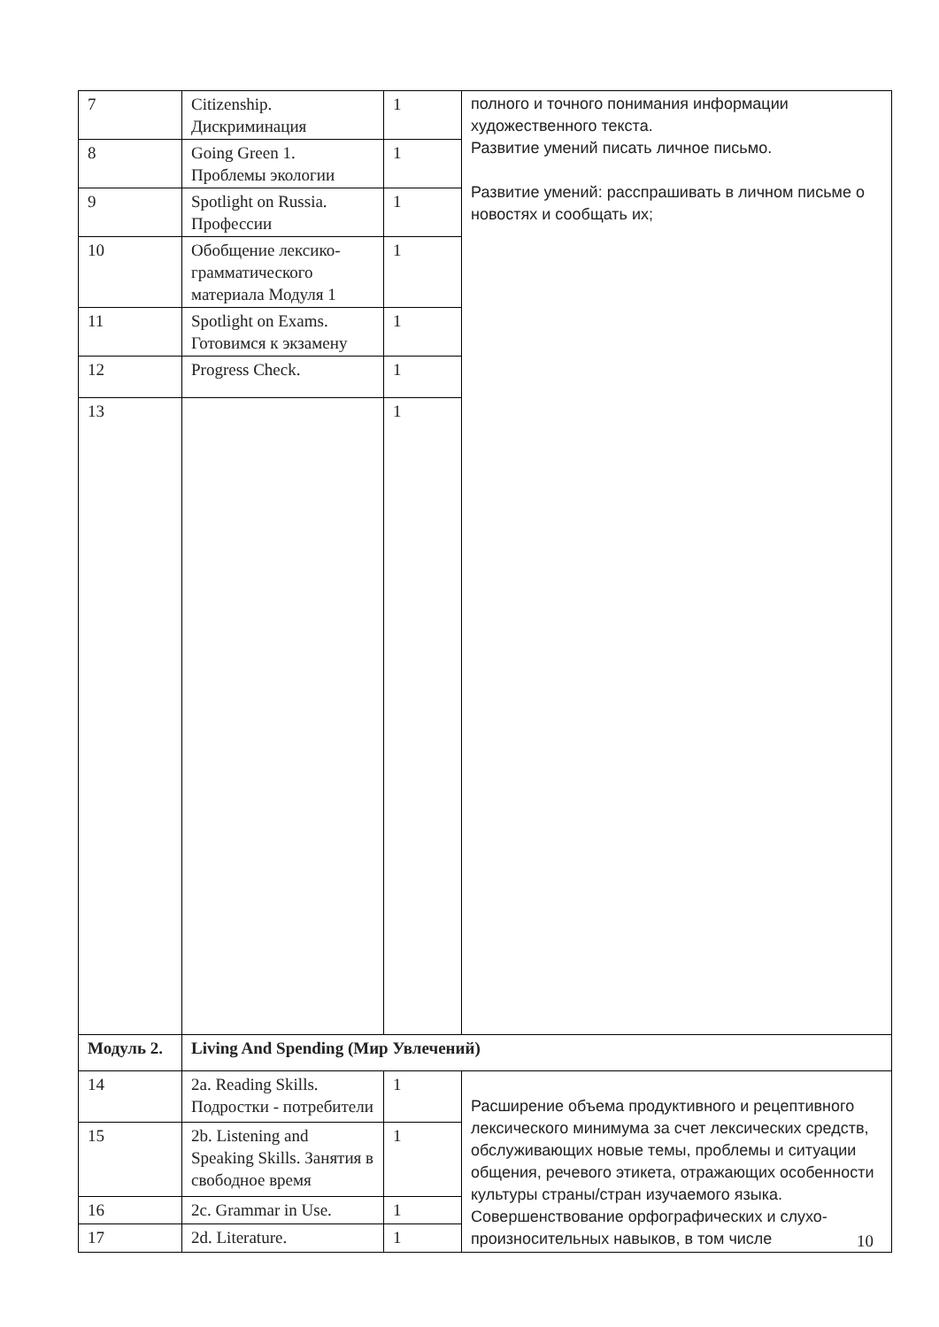| 7 | Citizenship. Дискриминация | 1 | полного и точного понимания информации художественного текста. Развитие умений писать личное письмо. Развитие умений: расспрашивать в личном письме о новостях и сообщать их; |
| 8 | Going Green 1. Проблемы экологии | 1 | |
| 9 | Spotlight on Russia. Профессии | 1 | |
| 10 | Обобщение лексико-грамматического материала Модуля 1 | 1 | |
| 11 | Spotlight on Exams. Готовимся к экзамену | 1 | |
| 12 | Progress Check. | 1 | |
| 13 | | 1 | |
| Модуль 2. | Living And Spending (Мир Увлечений) | | |
| 14 | 2a. Reading Skills. Подростки - потребители | 1 | Расширение объема продуктивного и рецептивного лексического минимума за счет лексических средств, обслуживающих новые темы, проблемы и ситуации общения, речевого этикета, отражающих особенности культуры страны/стран изучаемого языка. Совершенствование орфографических и слухо-произносительных навыков, в том числе |
| 15 | 2b. Listening and Speaking Skills. Занятия в свободное время | 1 | |
| 16 | 2c. Grammar in Use. | 1 | |
| 17 | 2d. Literature. | 1 | |
10